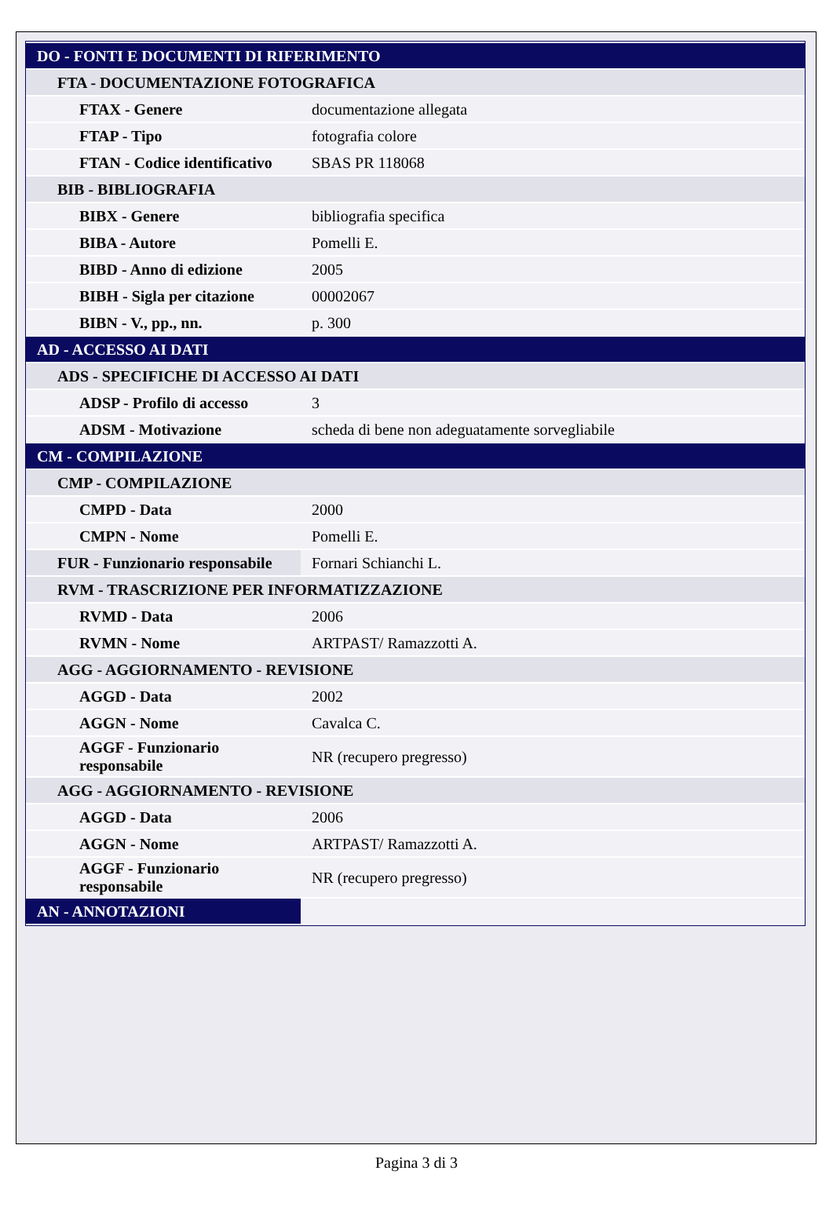| DO - FONTI E DOCUMENTI DI RIFERIMENTO | |
| FTA - DOCUMENTAZIONE FOTOGRAFICA | |
| FTAX - Genere | documentazione allegata |
| FTAP - Tipo | fotografia colore |
| FTAN - Codice identificativo | SBAS PR 118068 |
| BIB - BIBLIOGRAFIA | |
| BIBX - Genere | bibliografia specifica |
| BIBA - Autore | Pomelli E. |
| BIBD - Anno di edizione | 2005 |
| BIBH - Sigla per citazione | 00002067 |
| BIBN - V., pp., nn. | p. 300 |
| AD - ACCESSO AI DATI | |
| ADS - SPECIFICHE DI ACCESSO AI DATI | |
| ADSP - Profilo di accesso | 3 |
| ADSM - Motivazione | scheda di bene non adeguatamente sorvegliabile |
| CM - COMPILAZIONE | |
| CMP - COMPILAZIONE | |
| CMPD - Data | 2000 |
| CMPN - Nome | Pomelli E. |
| FUR - Funzionario responsabile | Fornari Schianchi L. |
| RVM - TRASCRIZIONE PER INFORMATIZZAZIONE | |
| RVMD - Data | 2006 |
| RVMN - Nome | ARTPAST/ Ramazzotti A. |
| AGG - AGGIORNAMENTO - REVISIONE | |
| AGGD - Data | 2002 |
| AGGN - Nome | Cavalca C. |
| AGGF - Funzionario responsabile | NR (recupero pregresso) |
| AGG - AGGIORNAMENTO - REVISIONE | |
| AGGD - Data | 2006 |
| AGGN - Nome | ARTPAST/ Ramazzotti A. |
| AGGF - Funzionario responsabile | NR (recupero pregresso) |
| AN - ANNOTAZIONI | |
Pagina 3 di 3